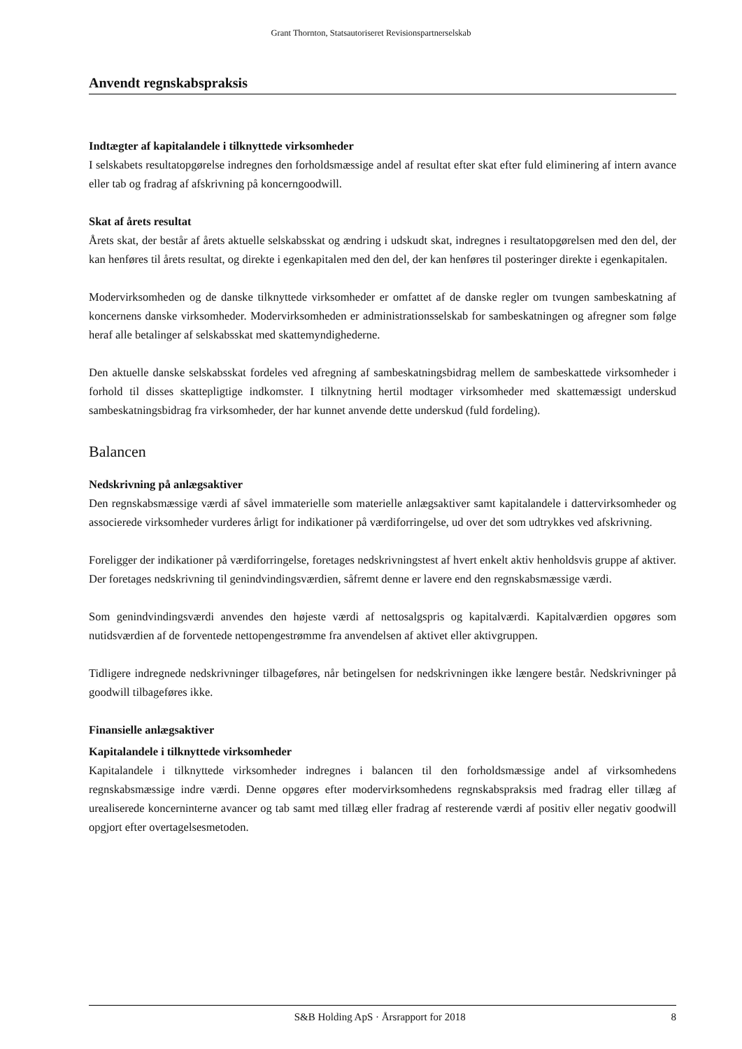Grant Thornton, Statsautoriseret Revisionspartnerselskab
Anvendt regnskabspraksis
Indtægter af kapitalandele i tilknyttede virksomheder
I selskabets resultatopgørelse indregnes den forholdsmæssige andel af resultat efter skat efter fuld eliminering af intern avance eller tab og fradrag af afskrivning på koncerngoodwill.
Skat af årets resultat
Årets skat, der består af årets aktuelle selskabsskat og ændring i udskudt skat, indregnes i resultatopgørelsen med den del, der kan henføres til årets resultat, og direkte i egenkapitalen med den del, der kan henføres til posteringer direkte i egenkapitalen.
Modervirksomheden og de danske tilknyttede virksomheder er omfattet af de danske regler om tvungen sambeskatning af koncernens danske virksomheder. Modervirksomheden er administrationsselskab for sambeskatningen og afregner som følge heraf alle betalinger af selskabsskat med skattemyndighederne.
Den aktuelle danske selskabsskat fordeles ved afregning af sambeskatningsbidrag mellem de sambeskattede virksomheder i forhold til disses skattepligtige indkomster. I tilknytning hertil modtager virksomheder med skattemæssigt underskud sambeskatningsbidrag fra virksomheder, der har kunnet anvende dette underskud (fuld fordeling).
Balancen
Nedskrivning på anlægsaktiver
Den regnskabsmæssige værdi af såvel immaterielle som materielle anlægsaktiver samt kapitalandele i dattervirksomheder og associerede virksomheder vurderes årligt for indikationer på værdiforringelse, ud over det som udtrykkes ved afskrivning.
Foreligger der indikationer på værdiforringelse, foretages nedskrivningstest af hvert enkelt aktiv henholdsvis gruppe af aktiver. Der foretages nedskrivning til genindvindingsværdien, såfremt denne er lavere end den regnskabsmæssige værdi.
Som genindvindingsværdi anvendes den højeste værdi af nettosalgspris og kapitalværdi. Kapitalværdien opgøres som nutidsværdien af de forventede nettopengestrømme fra anvendelsen af aktivet eller aktivgruppen.
Tidligere indregnede nedskrivninger tilbageføres, når betingelsen for nedskrivningen ikke længere består. Nedskrivninger på goodwill tilbageføres ikke.
Finansielle anlægsaktiver
Kapitalandele i tilknyttede virksomheder
Kapitalandele i tilknyttede virksomheder indregnes i balancen til den forholdsmæssige andel af virksomhedens regnskabsmæssige indre værdi. Denne opgøres efter modervirksomhedens regnskabspraksis med fradrag eller tillæg af urealiserede koncerninterne avancer og tab samt med tillæg eller fradrag af resterende værdi af positiv eller negativ goodwill opgjort efter overtagelsesmetoden.
S&B Holding ApS · Årsrapport for 2018 8